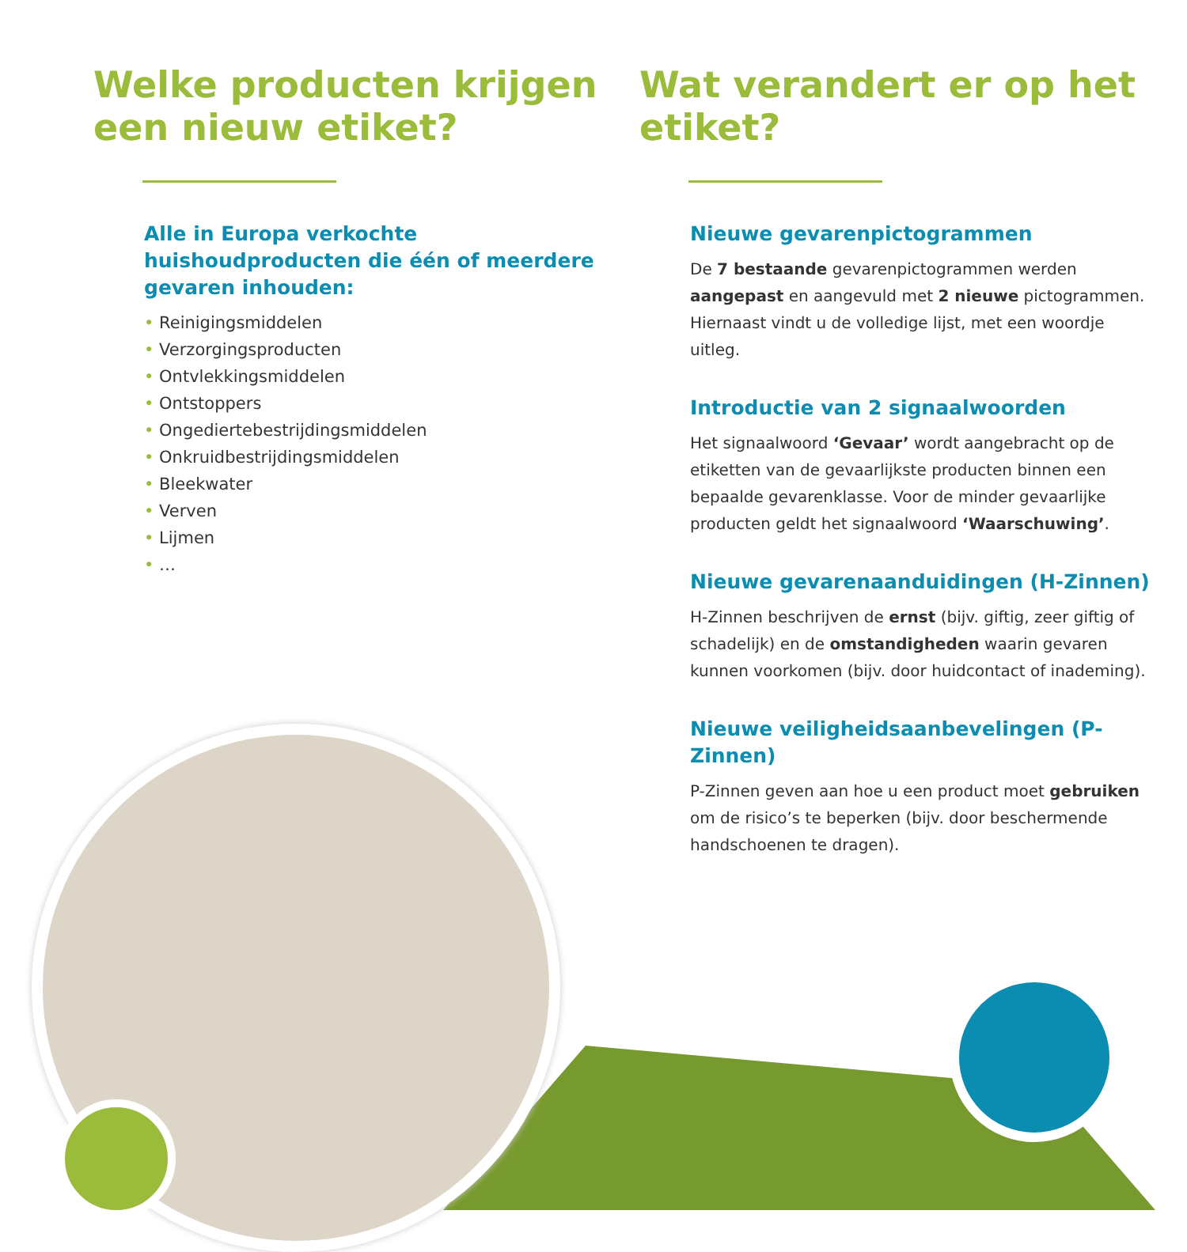Welke producten krijgen een nieuw etiket?
Alle in Europa verkochte huishoudproducten die één of meerdere gevaren inhouden:
• Reinigingsmiddelen
• Verzorgingsproducten
• Ontvlekkingsmiddelen
• Ontstoppers
• Ongediertebestrijdingsmiddelen
• Onkruidbestrijdingsmiddelen
• Bleekwater
• Verven
• Lijmen
• …
Wat verandert er op het etiket?
Nieuwe gevarenpictogrammen
De 7 bestaande gevarenpictogrammen werden aangepast en aangevuld met 2 nieuwe pictogrammen. Hiernaast vindt u de volledige lijst, met een woordje uitleg.
Introductie van 2 signaalwoorden
Het signaalwoord ‘Gevaar’ wordt aangebracht op de etiketten van de gevaarlijkste producten binnen een bepaalde gevarenklasse. Voor de minder gevaarlijke producten geldt het signaalwoord ‘Waarschuwing’.
Nieuwe gevarenaanduidingen (H-Zinnen)
H-Zinnen beschrijven de ernst (bijv. giftig, zeer giftig of schadelijk) en de omstandigheden waarin gevaren kunnen voorkomen (bijv. door huidcontact of inademing).
Nieuwe veiligheidsaanbevelingen (P-Zinnen)
P-Zinnen geven aan hoe u een product moet gebruiken om de risico’s te beperken (bijv. door beschermende handschoenen te dragen).